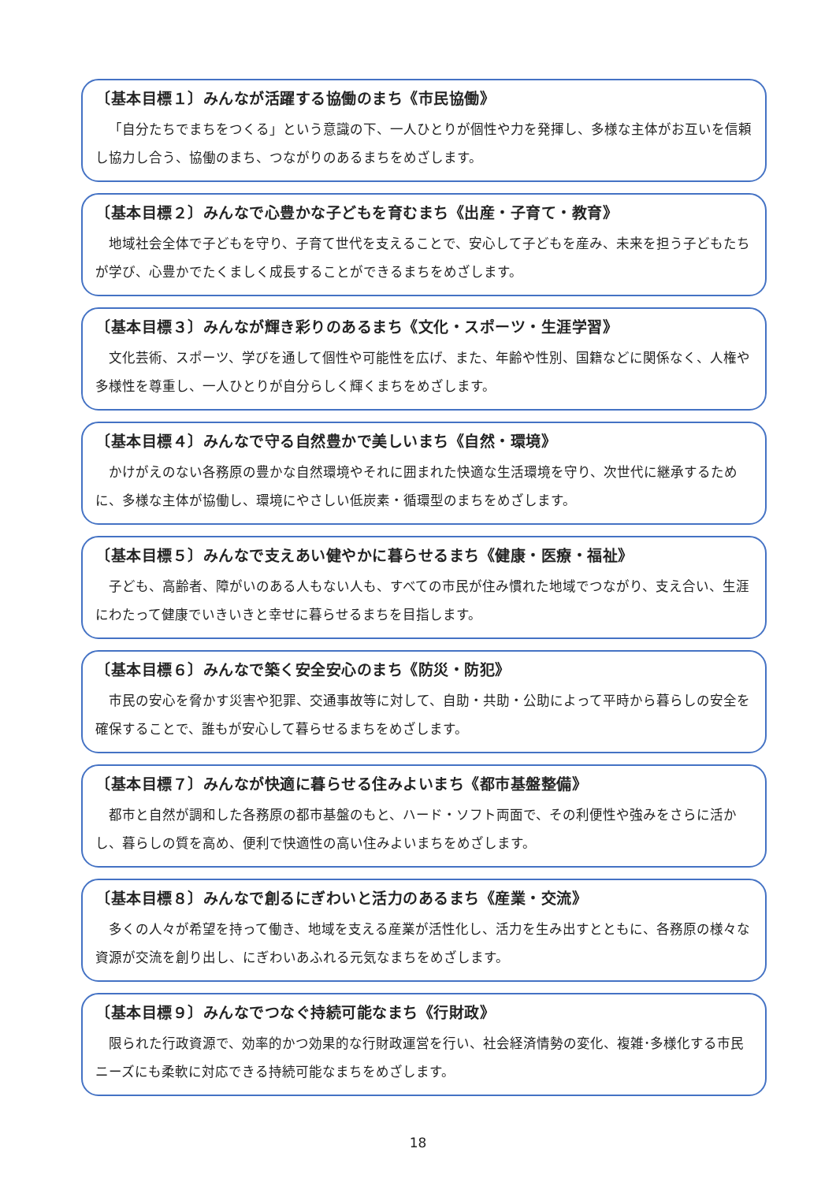〔基本目標１〕みんなが活躍する協働のまち《市民協働》
「自分たちでまちをつくる」という意識の下、一人ひとりが個性や力を発揮し、多様な主体がお互いを信頼し協力し合う、協働のまち、つながりのあるまちをめざします。
〔基本目標２〕みんなで心豊かな子どもを育むまち《出産・子育て・教育》
地域社会全体で子どもを守り、子育て世代を支えることで、安心して子どもを産み、未来を担う子どもたちが学び、心豊かでたくましく成長することができるまちをめざします。
〔基本目標３〕みんなが輝き彩りのあるまち《文化・スポーツ・生涯学習》
文化芸術、スポーツ、学びを通して個性や可能性を広げ、また、年齢や性別、国籍などに関係なく、人権や多様性を尊重し、一人ひとりが自分らしく輝くまちをめざします。
〔基本目標４〕みんなで守る自然豊かで美しいまち《自然・環境》
かけがえのない各務原の豊かな自然環境やそれに囲まれた快適な生活環境を守り、次世代に継承するために、多様な主体が協働し、環境にやさしい低炭素・循環型のまちをめざします。
〔基本目標５〕みんなで支えあい健やかに暮らせるまち《健康・医療・福祉》
子ども、高齢者、障がいのある人もない人も、すべての市民が住み慣れた地域でつながり、支え合い、生涯にわたって健康でいきいきと幸せに暮らせるまちを目指します。
〔基本目標６〕みんなで築く安全安心のまち《防災・防犯》
市民の安心を脅かす災害や犯罪、交通事故等に対して、自助・共助・公助によって平時から暮らしの安全を確保することで、誰もが安心して暮らせるまちをめざします。
〔基本目標７〕みんなが快適に暮らせる住みよいまち《都市基盤整備》
都市と自然が調和した各務原の都市基盤のもと、ハード・ソフト両面で、その利便性や強みをさらに活かし、暮らしの質を高め、便利で快適性の高い住みよいまちをめざします。
〔基本目標８〕みんなで創るにぎわいと活力のあるまち《産業・交流》
多くの人々が希望を持って働き、地域を支える産業が活性化し、活力を生み出すとともに、各務原の様々な資源が交流を創り出し、にぎわいあふれる元気なまちをめざします。
〔基本目標９〕みんなでつなぐ持続可能なまち《行財政》
限られた行政資源で、効率的かつ効果的な行財政運営を行い、社会経済情勢の変化、複雑･多様化する市民ニーズにも柔軟に対応できる持続可能なまちをめざします。
18